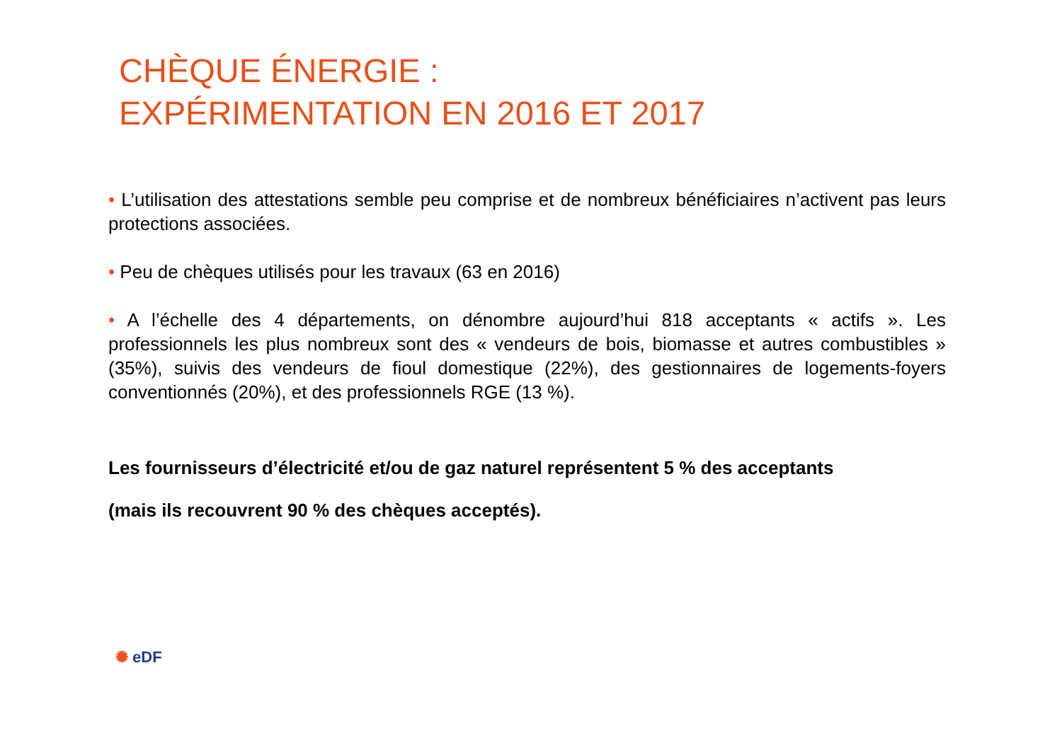CHÈQUE ÉNERGIE :
EXPÉRIMENTATION EN 2016 ET 2017
• L’utilisation des attestations semble peu comprise et de nombreux bénéficiaires n’activent pas leurs protections associées.
• Peu de chèques utilisés pour les travaux (63 en 2016)
• A l’échelle des 4 départements, on dénombre aujourd’hui 818 acceptants « actifs ». Les professionnels les plus nombreux sont des « vendeurs de bois, biomasse et autres combustibles » (35%), suivis des vendeurs de fioul domestique (22%), des gestionnaires de logements-foyers conventionnés (20%), et des professionnels RGE (13 %).
Les fournisseurs d’électricité et/ou de gaz naturel représentent 5 % des acceptants
(mais ils recouvrent 90 % des chèques acceptés).
✺ eDF